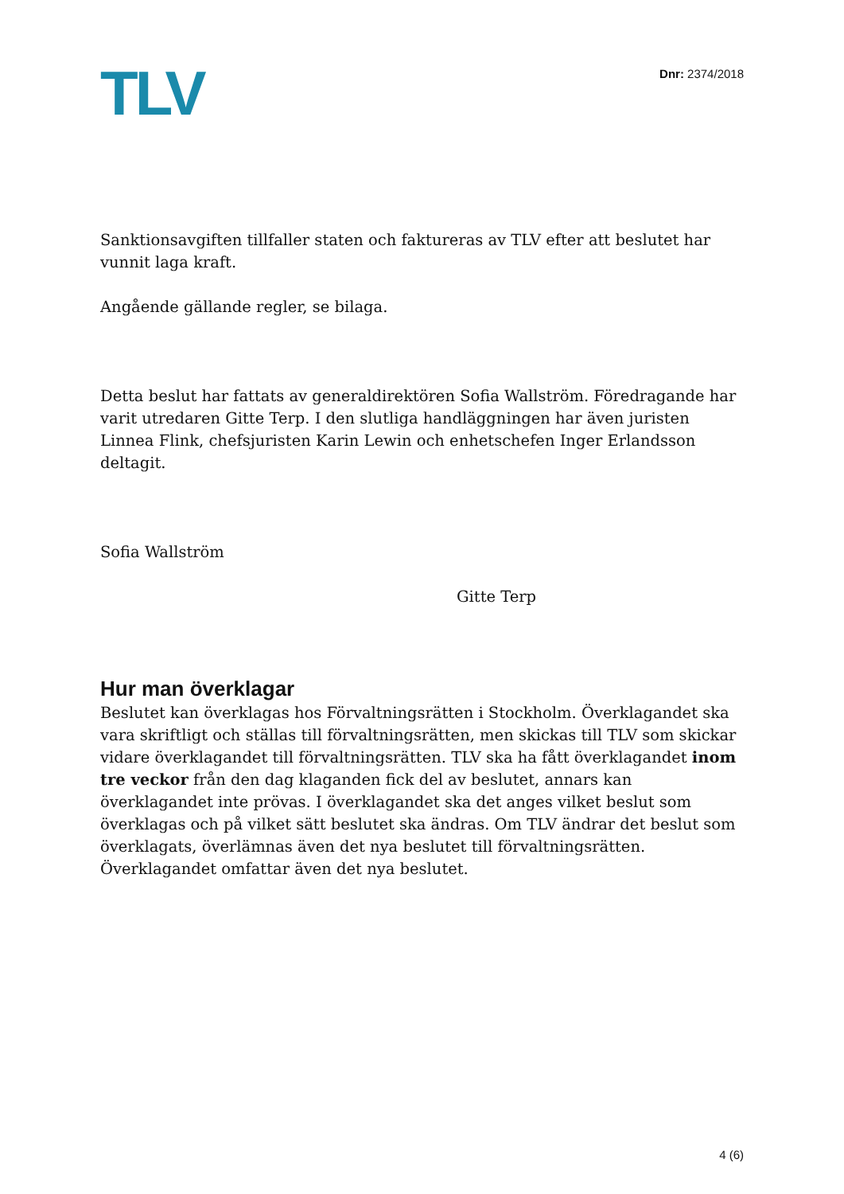TLV
Dnr: 2374/2018
Sanktionsavgiften tillfaller staten och faktureras av TLV efter att beslutet har vunnit laga kraft.
Angående gällande regler, se bilaga.
Detta beslut har fattats av generaldirektören Sofia Wallström. Föredragande har varit utredaren Gitte Terp. I den slutliga handläggningen har även juristen Linnea Flink, chefsjuristen Karin Lewin och enhetschefen Inger Erlandsson deltagit.
Sofia Wallström
Gitte Terp
Hur man överklagar
Beslutet kan överklagas hos Förvaltningsrätten i Stockholm. Överklagandet ska vara skriftligt och ställas till förvaltningsrätten, men skickas till TLV som skickar vidare överklagandet till förvaltningsrätten. TLV ska ha fått överklagandet inom tre veckor från den dag klaganden fick del av beslutet, annars kan överklagandet inte prövas. I överklagandet ska det anges vilket beslut som överklagas och på vilket sätt beslutet ska ändras. Om TLV ändrar det beslut som överklagats, överlämnas även det nya beslutet till förvaltningsrätten. Överklagandet omfattar även det nya beslutet.
4 (6)